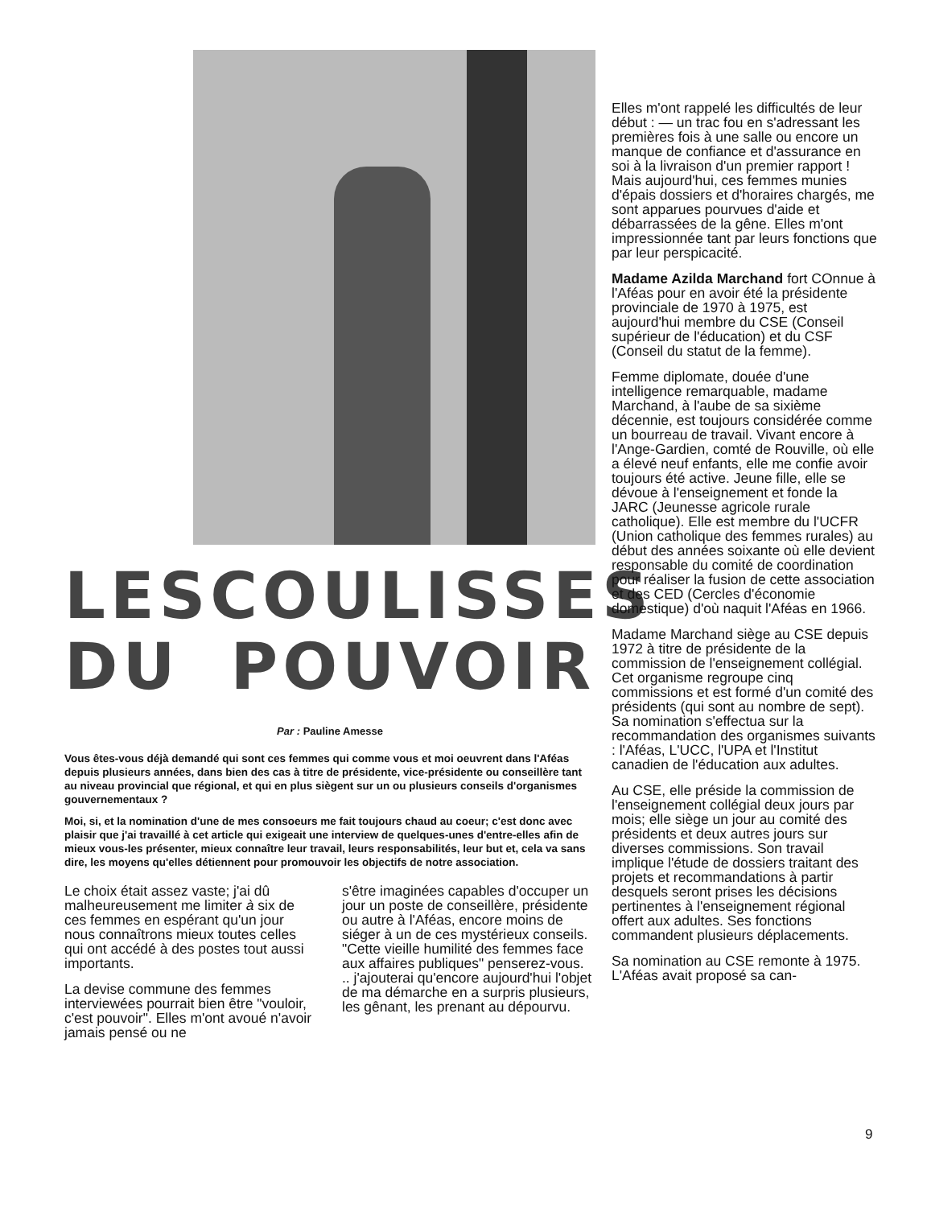LES COULISSES
DU POUVOIR
Par : Pauline Amesse
Vous êtes-vous déjà demandé qui sont ces femmes qui comme vous et moi oeuvrent dans l'Aféas depuis plusieurs années, dans bien des cas à titre de présidente, vice-présidente ou conseillère tant au niveau provincial que régional, et qui en plus siègent sur un ou plusieurs conseils d'organismes gouvernementaux ?
Moi, si, et la nomination d'une de mes consoeurs me fait toujours chaud au coeur; c'est donc avec plaisir que j'ai travaillé à cet article qui exigeait une interview de quelques-unes d'entre-elles afin de mieux vous-les présenter, mieux connaître leur travail, leurs responsabilités, leur but et, cela va sans dire, les moyens qu'elles détiennent pour promouvoir les objectifs de notre association.
Le choix était assez vaste; j'ai dû malheureusement me limiter à six de ces femmes en espérant qu'un jour nous connaîtrons mieux toutes celles qui ont accédé à des postes tout aussi importants.
La devise commune des femmes interviewées pourrait bien être "vouloir, c'est pouvoir". Elles m'ont avoué n'avoir jamais pensé ou ne
s'être imaginées capables d'occuper un jour un poste de conseillère, présidente ou autre à l'Aféas, encore moins de siéger à un de ces mystérieux conseils. "Cette vieille humilité des femmes face aux affaires publiques" penserez-vous. .. j'ajouterai qu'encore aujourd'hui l'objet de ma démarche en a surpris plusieurs, les gênant, les prenant au dépourvu.
Elles m'ont rappelé les difficultés de leur début : — un trac fou en s'adressant les premières fois à une salle ou encore un manque de confiance et d'assurance en soi à la livraison d'un premier rapport ! Mais aujourd'hui, ces femmes munies d'épais dossiers et d'horaires chargés, me sont apparues pourvues d'aide et débarrassées de la gêne. Elles m'ont impressionnée tant par leurs fonctions que par leur perspicacité.
Madame Azilda Marchand fort COnnue à l'Aféas pour en avoir été la présidente provinciale de 1970 à 1975, est aujourd'hui membre du CSE (Conseil supérieur de l'éducation) et du CSF (Conseil du statut de la femme).
Femme diplomate, douée d'une intelligence remarquable, madame Marchand, à l'aube de sa sixième décennie, est toujours considérée comme un bourreau de travail. Vivant encore à l'Ange-Gardien, comté de Rouville, où elle a élevé neuf enfants, elle me confie avoir toujours été active. Jeune fille, elle se dévoue à l'enseignement et fonde la JARC (Jeunesse agricole rurale catholique). Elle est membre du l'UCFR (Union catholique des femmes rurales) au début des années soixante où elle devient responsable du comité de coordination pour réaliser la fusion de cette association et des CED (Cercles d'économie domestique) d'où naquit l'Aféas en 1966.
Madame Marchand siège au CSE depuis 1972 à titre de présidente de la commission de l'enseignement collégial. Cet organisme regroupe cinq commissions et est formé d'un comité des présidents (qui sont au nombre de sept). Sa nomination s'effectua sur la recommandation des organismes suivants : l'Aféas, L'UCC, l'UPA et l'Institut canadien de l'éducation aux adultes.
Au CSE, elle préside la commission de l'enseignement collégial deux jours par mois; elle siège un jour au comité des présidents et deux autres jours sur diverses commissions. Son travail implique l'étude de dossiers traitant des projets et recommandations à partir desquels seront prises les décisions pertinentes à l'enseignement régional offert aux adultes. Ses fonctions commandent plusieurs déplacements.
Sa nomination au CSE remonte à 1975. L'Aféas avait proposé sa can-
9